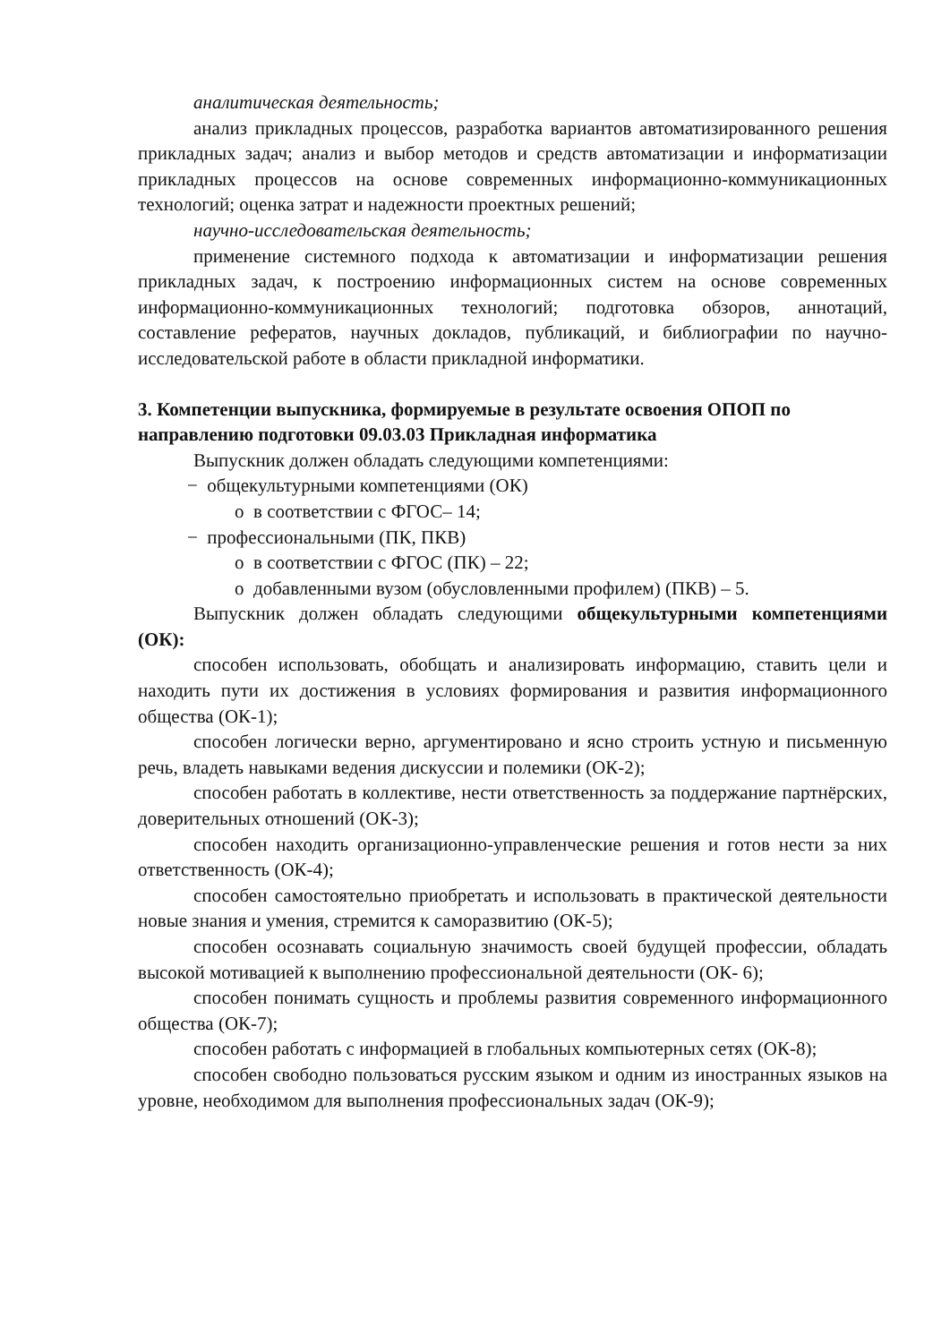аналитическая деятельность;
анализ прикладных процессов, разработка вариантов автоматизированного решения прикладных задач; анализ и выбор методов и средств автоматизации и информатизации прикладных процессов на основе современных информационно-коммуникационных технологий; оценка затрат и надежности проектных решений;
научно-исследовательская деятельность;
применение системного подхода к автоматизации и информатизации решения прикладных задач, к построению информационных систем на основе современных информационно-коммуникационных технологий; подготовка обзоров, аннотаций, составление рефератов, научных докладов, публикаций, и библиографии по научно-исследовательской работе в области прикладной информатики.
3. Компетенции выпускника, формируемые в результате освоения ОПОП по направлению подготовки 09.03.03 Прикладная информатика
Выпускник должен обладать следующими компетенциями:
− общекультурными компетенциями (ОК)
o в соответствии с ФГОС– 14;
− профессиональными (ПК, ПКВ)
o в соответствии с ФГОС (ПК) – 22;
o добавленными вузом (обусловленными профилем) (ПКВ) – 5.
Выпускник должен обладать следующими общекультурными компетенциями (ОК):
способен использовать, обобщать и анализировать информацию, ставить цели и находить пути их достижения в условиях формирования и развития информационного общества (ОК-1);
способен логически верно, аргументировано и ясно строить устную и письменную речь, владеть навыками ведения дискуссии и полемики (ОК-2);
способен работать в коллективе, нести ответственность за поддержание партнёрских, доверительных отношений (ОК-3);
способен находить организационно-управленческие решения и готов нести за них ответственность (ОК-4);
способен самостоятельно приобретать и использовать в практической деятельности новые знания и умения, стремится к саморазвитию (ОК-5);
способен осознавать социальную значимость своей будущей профессии, обладать высокой мотивацией к выполнению профессиональной деятельности (ОК- 6);
способен понимать сущность и проблемы развития современного информационного общества (ОК-7);
способен работать с информацией в глобальных компьютерных сетях (ОК-8);
способен свободно пользоваться русским языком и одним из иностранных языков на уровне, необходимом для выполнения профессиональных задач (ОК-9);